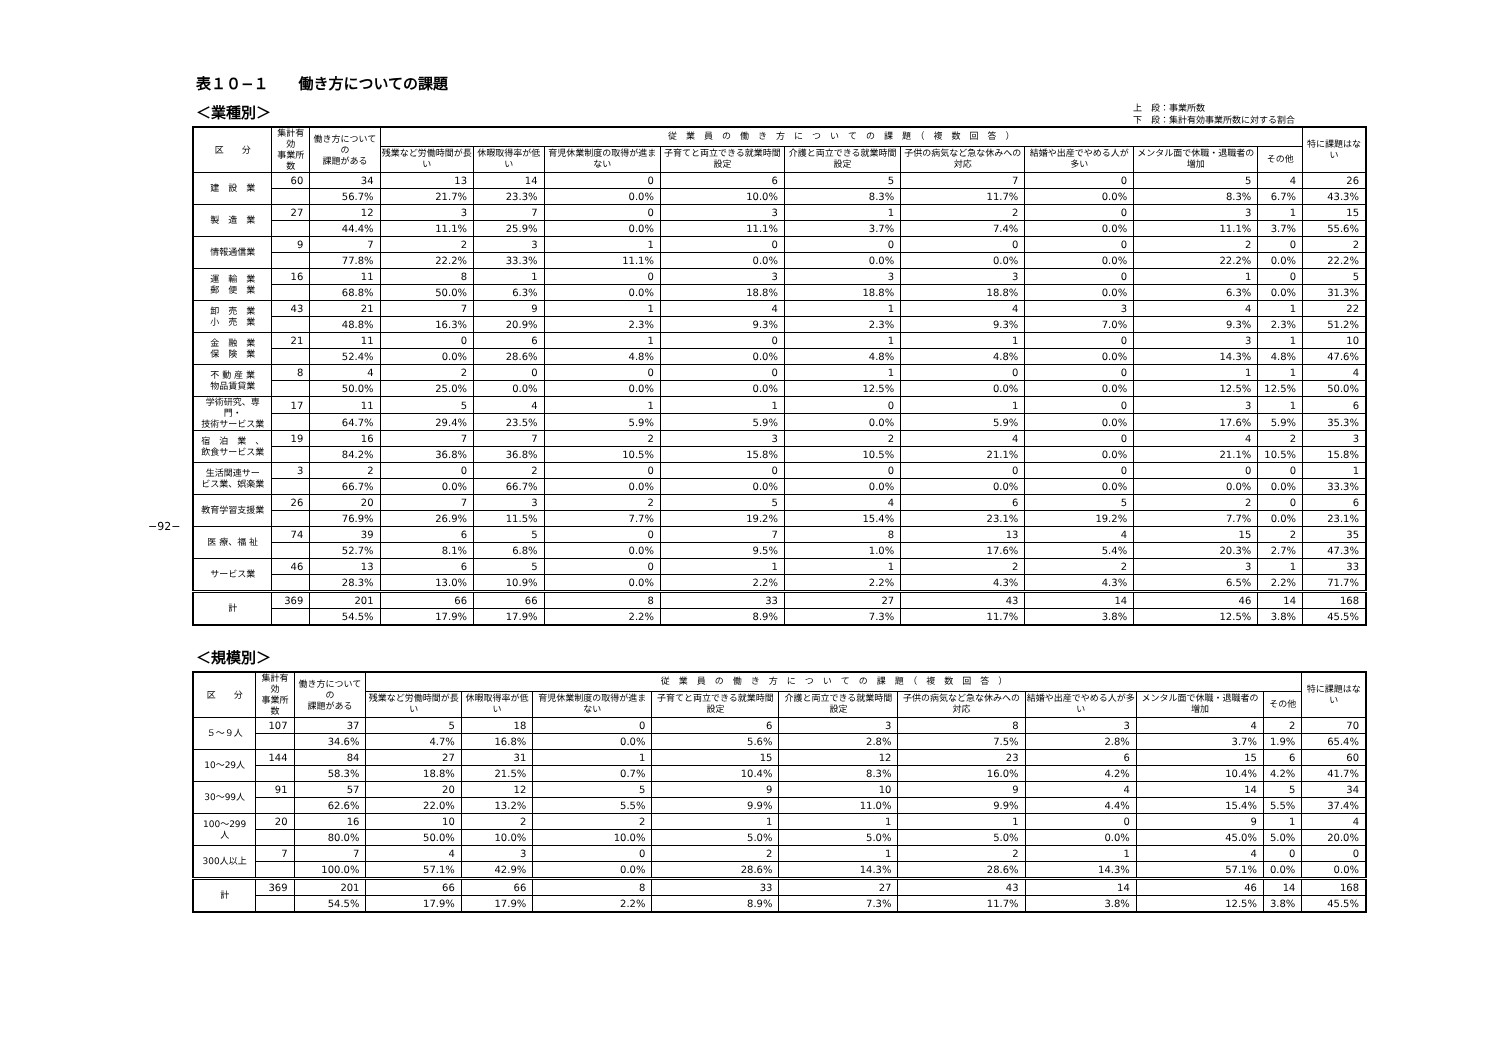−92−
表１０−１　　働き方についての課題
＜業種別＞
上　段：事業所数
下　段：集計有効事業所数に対する割合
| 区 分 | 集計有効 事業所数 | 働き方についての 課題がある | 従 業 員 の 働 き 方 に つ い て の 課 題 （ 複 数 回 答 ） | | | | | | | | | 特に課題はない |
| --- | --- | --- | --- | --- | --- | --- | --- | --- | --- | --- | --- | --- |
| | | | 残業など労働時間が長い | 休暇取得率が低い | 育児休業制度の取得が進まない | 子育てと両立できる就業時間設定 | 介護と両立できる就業時間設定 | 子供の病気など急な休みへの対応 | 結婚や出産でやめる人が多い | メンタル面で休職・退職者の増加 | その他 | |
| 建 設 業 | 60 | 34 | 13 | 14 | 0 | 6 | 5 | 7 | 0 | 5 | 4 | 26 |
| | | 56.7% | 21.7% | 23.3% | 0.0% | 10.0% | 8.3% | 11.7% | 0.0% | 8.3% | 6.7% | 43.3% |
| 製 造 業 | 27 | 12 | 3 | 7 | 0 | 3 | 1 | 2 | 0 | 3 | 1 | 15 |
| | | 44.4% | 11.1% | 25.9% | 0.0% | 11.1% | 3.7% | 7.4% | 0.0% | 11.1% | 3.7% | 55.6% |
| 情報通信業 | 9 | 7 | 2 | 3 | 1 | 0 | 0 | 0 | 0 | 2 | 0 | 2 |
| | | 77.8% | 22.2% | 33.3% | 11.1% | 0.0% | 0.0% | 0.0% | 0.0% | 22.2% | 0.0% | 22.2% |
| 運 輸 業 郵 便 業 | 16 | 11 | 8 | 1 | 0 | 3 | 3 | 3 | 0 | 1 | 0 | 5 |
| | | 68.8% | 50.0% | 6.3% | 0.0% | 18.8% | 18.8% | 18.8% | 0.0% | 6.3% | 0.0% | 31.3% |
| 卸 売 業 小 売 業 | 43 | 21 | 7 | 9 | 1 | 4 | 1 | 4 | 3 | 4 | 1 | 22 |
| | | 48.8% | 16.3% | 20.9% | 2.3% | 9.3% | 2.3% | 9.3% | 7.0% | 9.3% | 2.3% | 51.2% |
| 金 融 業 保 険 業 | 21 | 11 | 0 | 6 | 1 | 0 | 1 | 1 | 0 | 3 | 1 | 10 |
| | | 52.4% | 0.0% | 28.6% | 4.8% | 0.0% | 4.8% | 4.8% | 0.0% | 14.3% | 4.8% | 47.6% |
| 不 動 産 業 物品賃貸業 | 8 | 4 | 2 | 0 | 0 | 0 | 1 | 0 | 0 | 1 | 1 | 4 |
| | | 50.0% | 25.0% | 0.0% | 0.0% | 0.0% | 12.5% | 0.0% | 0.0% | 12.5% | 12.5% | 50.0% |
| 学術研究、専門・ 技術サービス業 | 17 | 11 | 5 | 4 | 1 | 1 | 0 | 1 | 0 | 3 | 1 | 6 |
| | | 64.7% | 29.4% | 23.5% | 5.9% | 5.9% | 0.0% | 5.9% | 0.0% | 17.6% | 5.9% | 35.3% |
| 宿 泊 業 、 飲食サービス業 | 19 | 16 | 7 | 7 | 2 | 3 | 2 | 4 | 0 | 4 | 2 | 3 |
| | | 84.2% | 36.8% | 36.8% | 10.5% | 15.8% | 10.5% | 21.1% | 0.0% | 21.1% | 10.5% | 15.8% |
| 生活関連サー ビス業、娯楽業 | 3 | 2 | 0 | 2 | 0 | 0 | 0 | 0 | 0 | 0 | 0 | 1 |
| | | 66.7% | 0.0% | 66.7% | 0.0% | 0.0% | 0.0% | 0.0% | 0.0% | 0.0% | 0.0% | 33.3% |
| 教育学習支援業 | 26 | 20 | 7 | 3 | 2 | 5 | 4 | 6 | 5 | 2 | 0 | 6 |
| | | 76.9% | 26.9% | 11.5% | 7.7% | 19.2% | 15.4% | 23.1% | 19.2% | 7.7% | 0.0% | 23.1% |
| 医 療、福 祉 | 74 | 39 | 6 | 5 | 0 | 7 | 8 | 13 | 4 | 15 | 2 | 35 |
| | | 52.7% | 8.1% | 6.8% | 0.0% | 9.5% | 1.0% | 17.6% | 5.4% | 20.3% | 2.7% | 47.3% |
| サービス業 | 46 | 13 | 6 | 5 | 0 | 1 | 1 | 2 | 2 | 3 | 1 | 33 |
| | | 28.3% | 13.0% | 10.9% | 0.0% | 2.2% | 2.2% | 4.3% | 4.3% | 6.5% | 2.2% | 71.7% |
| 計 | 369 | 201 | 66 | 66 | 8 | 33 | 27 | 43 | 14 | 46 | 14 | 168 |
| | | 54.5% | 17.9% | 17.9% | 2.2% | 8.9% | 7.3% | 11.7% | 3.8% | 12.5% | 3.8% | 45.5% |
＜規模別＞
| 区 分 | 集計有効 事業所数 | 働き方についての 課題がある | 従 業 員 の 働 き 方 に つ い て の 課 題 （ 複 数 回 答 ） | | | | | | | | | 特に課題はない |
| --- | --- | --- | --- | --- | --- | --- | --- | --- | --- | --- | --- | --- |
| | | | 残業など労働時間が長い | 休暇取得率が低い | 育児休業制度の取得が進まない | 子育てと両立できる就業時間設定 | 介護と両立できる就業時間設定 | 子供の病気など急な休みへの対応 | 結婚や出産でやめる人が多い | メンタル面で休職・退職者の増加 | その他 | |
| ５〜９人 | 107 | 37 | 5 | 18 | 0 | 6 | 3 | 8 | 3 | 4 | 2 | 70 |
| | | 34.6% | 4.7% | 16.8% | 0.0% | 5.6% | 2.8% | 7.5% | 2.8% | 3.7% | 1.9% | 65.4% |
| 10〜29人 | 144 | 84 | 27 | 31 | 1 | 15 | 12 | 23 | 6 | 15 | 6 | 60 |
| | | 58.3% | 18.8% | 21.5% | 0.7% | 10.4% | 8.3% | 16.0% | 4.2% | 10.4% | 4.2% | 41.7% |
| 30〜99人 | 91 | 57 | 20 | 12 | 5 | 9 | 10 | 9 | 4 | 14 | 5 | 34 |
| | | 62.6% | 22.0% | 13.2% | 5.5% | 9.9% | 11.0% | 9.9% | 4.4% | 15.4% | 5.5% | 37.4% |
| 100〜299人 | 20 | 16 | 10 | 2 | 2 | 1 | 1 | 1 | 0 | 9 | 1 | 4 |
| | | 80.0% | 50.0% | 10.0% | 10.0% | 5.0% | 5.0% | 5.0% | 0.0% | 45.0% | 5.0% | 20.0% |
| 300人以上 | 7 | 7 | 4 | 3 | 0 | 2 | 1 | 2 | 1 | 4 | 0 | 0 |
| | | 100.0% | 57.1% | 42.9% | 0.0% | 28.6% | 14.3% | 28.6% | 14.3% | 57.1% | 0.0% | 0.0% |
| 計 | 369 | 201 | 66 | 66 | 8 | 33 | 27 | 43 | 14 | 46 | 14 | 168 |
| | | 54.5% | 17.9% | 17.9% | 2.2% | 8.9% | 7.3% | 11.7% | 3.8% | 12.5% | 3.8% | 45.5% |